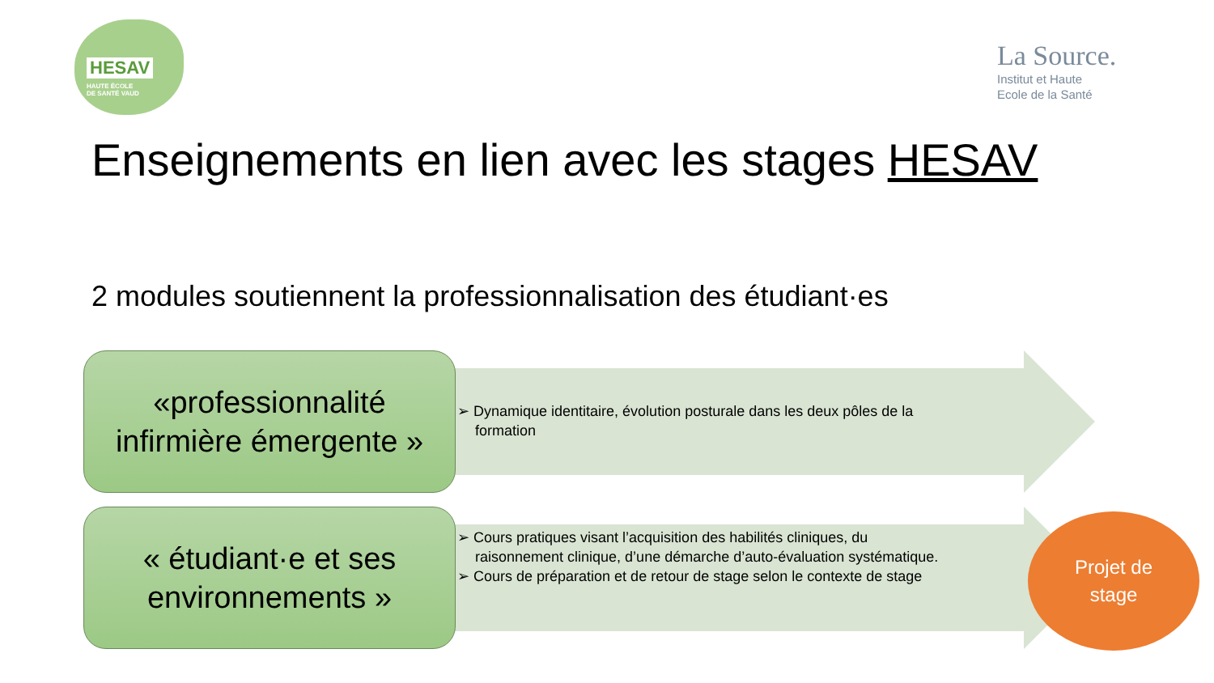HESAV
HAUTE ÉCOLE
DE SANTÉ VAUD
La Source.
Institut et Haute
Ecole de la Santé
Enseignements en lien avec les stages HESAV
2 modules soutiennent la professionnalisation des étudiant·es
«professionnalité
infirmière émergente »
➢ Dynamique identitaire, évolution posturale dans les deux pôles de la formation
« étudiant·e et ses
environnements »
➢ Cours pratiques visant l’acquisition des habilités cliniques, du raisonnement clinique, d’une démarche d’auto-évaluation systématique.
➢ Cours de préparation et de retour de stage selon le contexte de stage
Projet de
stage